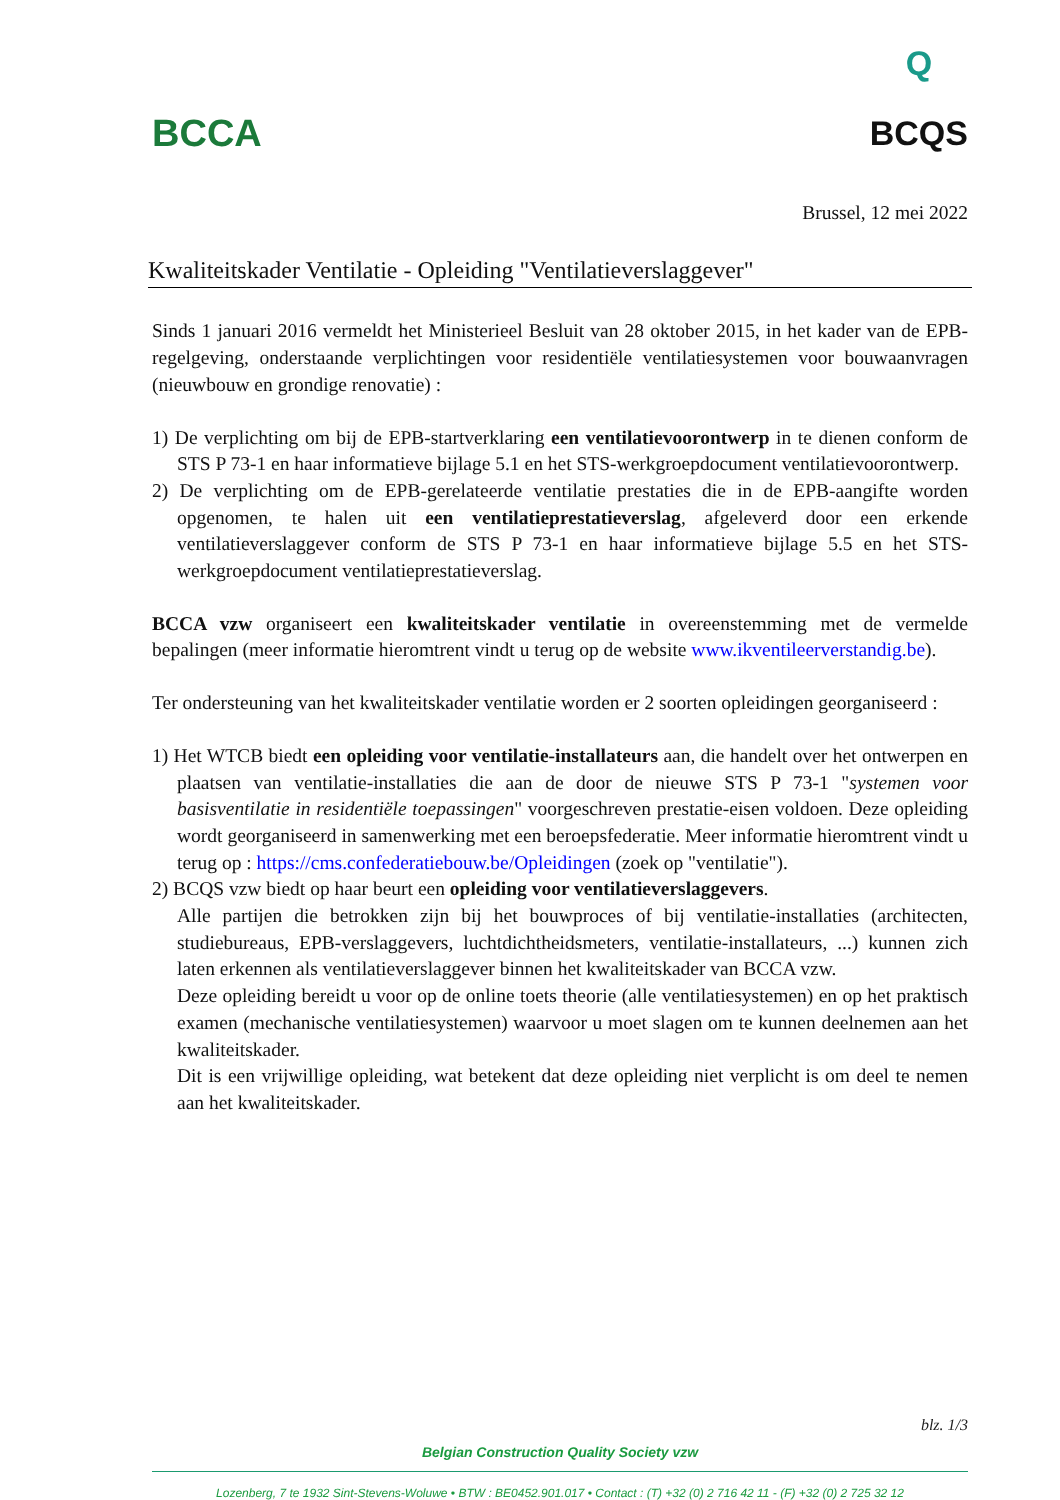BCCA
Q
BCQS
Brussel, 12 mei 2022
Kwaliteitskader Ventilatie - Opleiding "Ventilatieverslaggever"
Sinds 1 januari 2016 vermeldt het Ministerieel Besluit van 28 oktober 2015, in het kader van de EPB-regelgeving, onderstaande verplichtingen voor residentiële ventilatiesystemen voor bouwaanvragen (nieuwbouw en grondige renovatie) :
1) De verplichting om bij de EPB-startverklaring een ventilatievoorontwerp in te dienen conform de STS P 73-1 en haar informatieve bijlage 5.1 en het STS-werkgroepdocument ventilatievoorontwerp.
2) De verplichting om de EPB-gerelateerde ventilatie prestaties die in de EPB-aangifte worden opgenomen, te halen uit een ventilatieprestatieverslag, afgeleverd door een erkende ventilatieverslaggever conform de STS P 73-1 en haar informatieve bijlage 5.5 en het STS-werkgroepdocument ventilatieprestatieverslag.
BCCA vzw organiseert een kwaliteitskader ventilatie in overeenstemming met de vermelde bepalingen (meer informatie hieromtrent vindt u terug op de website www.ikventileerverstandig.be).
Ter ondersteuning van het kwaliteitskader ventilatie worden er 2 soorten opleidingen georganiseerd :
1) Het WTCB biedt een opleiding voor ventilatie-installateurs aan, die handelt over het ontwerpen en plaatsen van ventilatie-installaties die aan de door de nieuwe STS P 73-1 "systemen voor basisventilatie in residentiële toepassingen" voorgeschreven prestatie-eisen voldoen. Deze opleiding wordt georganiseerd in samenwerking met een beroepsfederatie. Meer informatie hieromtrent vindt u terug op : https://cms.confederatiebouw.be/Opleidingen (zoek op "ventilatie").
2) BCQS vzw biedt op haar beurt een opleiding voor ventilatieverslaggevers.
Alle partijen die betrokken zijn bij het bouwproces of bij ventilatie-installaties (architecten, studiebureaus, EPB-verslaggevers, luchtdichtheidsmeters, ventilatie-installateurs, ...) kunnen zich laten erkennen als ventilatieverslaggever binnen het kwaliteitskader van BCCA vzw.
Deze opleiding bereidt u voor op de online toets theorie (alle ventilatiesystemen) en op het praktisch examen (mechanische ventilatiesystemen) waarvoor u moet slagen om te kunnen deelnemen aan het kwaliteitskader.
Dit is een vrijwillige opleiding, wat betekent dat deze opleiding niet verplicht is om deel te nemen aan het kwaliteitskader.
blz. 1/3
Belgian Construction Quality Society vzw
Lozenberg, 7 te 1932 Sint-Stevens-Woluwe • BTW : BE0452.901.017 • Contact : (T) +32 (0) 2 716 42 11 - (F) +32 (0) 2 725 32 12